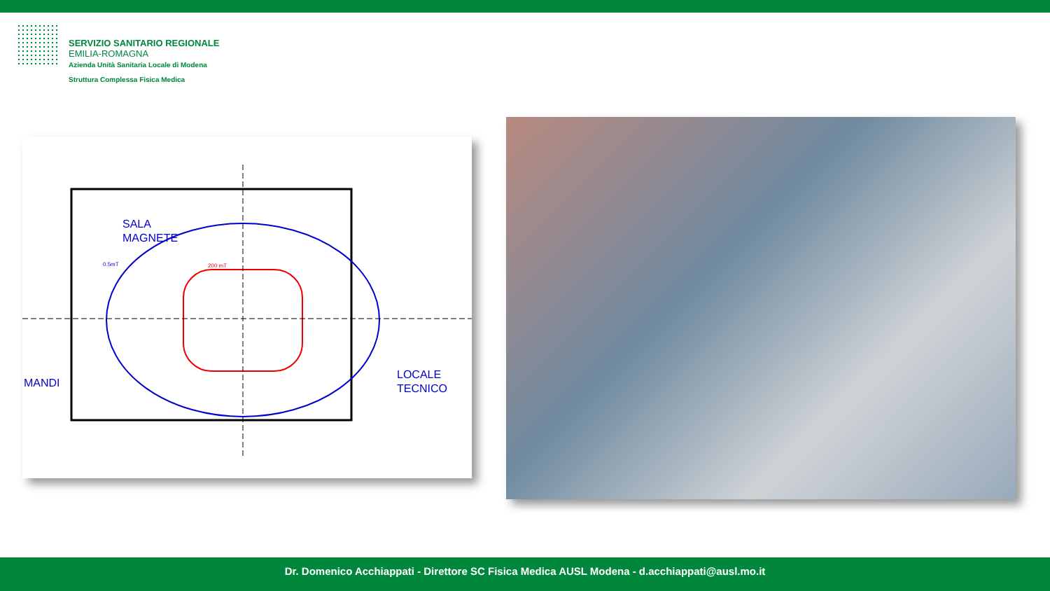SERVIZIO SANITARIO REGIONALE
EMILIA-ROMAGNA
Azienda Unità Sanitaria Locale di Modena
Struttura Complessa Fisica Medica
SALA
MAGNETE
0.5mT
200 mT
LOCALE
TECNICO
MANDI
Dr. Domenico Acchiappati - Direttore SC Fisica Medica AUSL Modena - d.acchiappati@ausl.mo.it